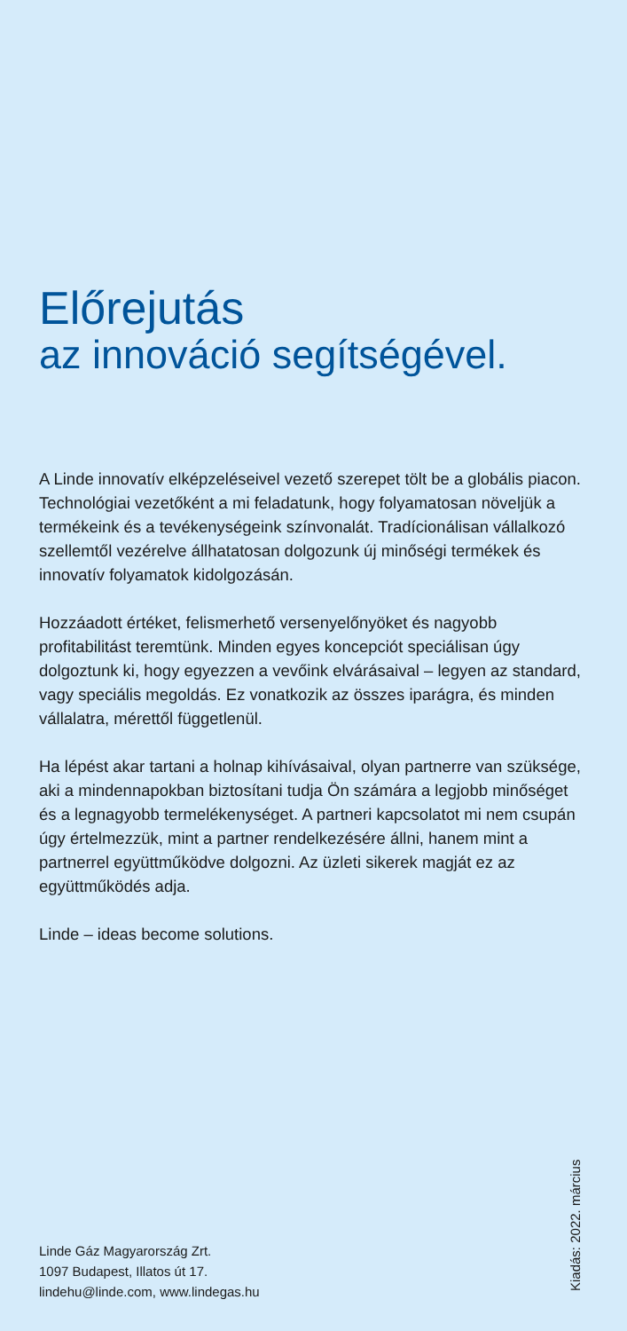Előrejutás
az innováció segítségével.
A Linde innovatív elképzeléseivel vezető szerepet tölt be a globális piacon. Technológiai vezetőként a mi feladatunk, hogy folyamatosan növeljük a termékeink és a tevékenységeink színvonalát. Tradícionálisan vállalkozó szellemtől vezérelve állhatatosan dolgozunk új minőségi termékek és innovatív folyamatok kidolgozásán.
Hozzáadott értéket, felismerhető versenyelőnyöket és nagyobb profitabilitást teremtünk. Minden egyes koncepciót speciálisan úgy dolgoztunk ki, hogy egyezzen a vevőink elvárásaival – legyen az standard, vagy speciális megoldás. Ez vonatkozik az összes iparágra, és minden vállalatra, mérettől függetlenül.
Ha lépést akar tartani a holnap kihívásaival, olyan partnerre van szüksége, aki a mindennapokban biztosítani tudja Ön számára a legjobb minőséget és a legnagyobb termelékenységet. A partneri kapcsolatot mi nem csupán úgy értelmezzük, mint a partner rendelkezésére állni, hanem mint a partnerrel együttműködve dolgozni. Az üzleti sikerek magját ez az együttműködés adja.
Linde – ideas become solutions.
Linde Gáz Magyarország Zrt.
1097 Budapest, Illatos út 17.
lindehu@linde.com, www.lindegas.hu
Kiadás: 2022. március